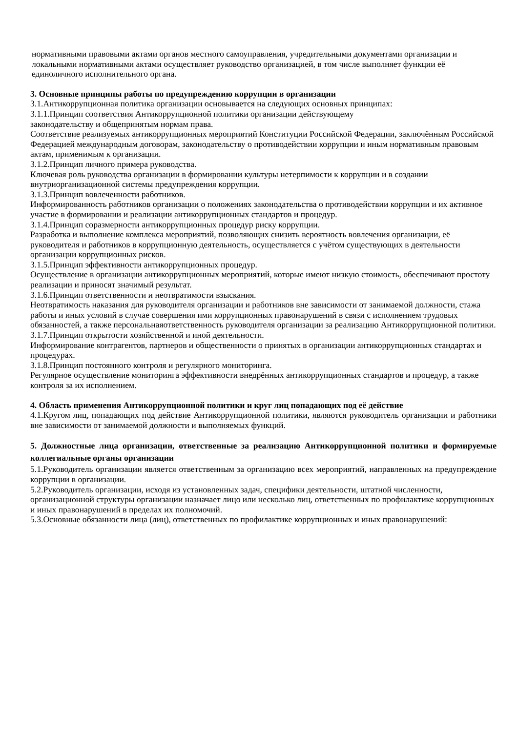нормативными правовыми актами органов местного самоуправления, учредительными документами организации и локальными нормативными актами осуществляет руководство организацией, в том числе выполняет функции её единоличного исполнительного органа.
3. Основные принципы работы по предупреждению коррупции в организации
3.1.Антикоррупционная политика организации основывается на следующих основных принципах:
3.1.1.Принцип соответствия Антикоррупционной политики организации действующему
законодательству и общепринятым нормам права.
Соответствие реализуемых антикоррупционных мероприятий Конституции Российской Федерации, заключённым Российской Федерацией международным договорам, законодательству о противодействии коррупции и иным нормативным правовым актам, применимым к организации.
3.1.2.Принцип личного примера руководства.
Ключевая роль руководства организации в формировании культуры нетерпимости к коррупции и в создании внутриорганизационной системы предупреждения коррупции.
3.1.3.Принцип вовлеченности работников.
Информированность работников организации о положениях законодательства о противодействии коррупции и их активное участие в формировании и реализации антикоррупционных стандартов и процедур.
3.1.4.Принцип соразмерности антикоррупционных процедур риску коррупции.
Разработка и выполнение комплекса мероприятий, позволяющих снизить вероятность вовлечения организации, её руководителя и работников в коррупционную деятельность, осуществляется с учётом существующих в деятельности организации коррупционных рисков.
3.1.5.Принцип эффективности антикоррупционных процедур.
Осуществление в организации антикоррупционных мероприятий, которые имеют низкую стоимость, обеспечивают простоту реализации и приносят значимый результат.
3.1.6.Принцип ответственности и неотвратимости взыскания.
Неотвратимость наказания для руководителя организации и работников вне зависимости от занимаемой должности, стажа работы и иных условий в случае совершения ими коррупционных правонарушений в связи с исполнением трудовых обязанностей, а также персональнаяответственность руководителя организации за реализацию Антикоррупционной политики.
3.1.7.Принцип открытости хозяйственной и иной деятельности.
Информирование контрагентов, партнеров и общественности о принятых в организации антикоррупционных стандартах и процедурах.
3.1.8.Принцип постоянного контроля и регулярного мониторинга.
Регулярное осуществление мониторинга эффективности внедрённых антикоррупционных стандартов и процедур, а также контроля за их исполнением.
4. Область применения Антикоррупционной политики и круг лиц попадающих под её действие
4.1.Кругом лиц, попадающих под действие Антикоррупционной политики, являются руководитель организации и работники вне зависимости от занимаемой должности и выполняемых функций.
5. Должностные лица организации, ответственные за реализацию Антикоррупционной политики и формируемые коллегиальные органы организации
5.1.Руководитель организации является ответственным за организацию всех мероприятий, направленных на предупреждение коррупции в организации.
5.2.Руководитель организации, исходя из установленных задач, специфики деятельности, штатной численности, организационной структуры организации назначает лицо или несколько лиц, ответственных по профилактике коррупционных и иных правонарушений в пределах их полномочий.
5.3.Основные обязанности лица (лиц), ответственных по профилактике коррупционных и иных правонарушений: